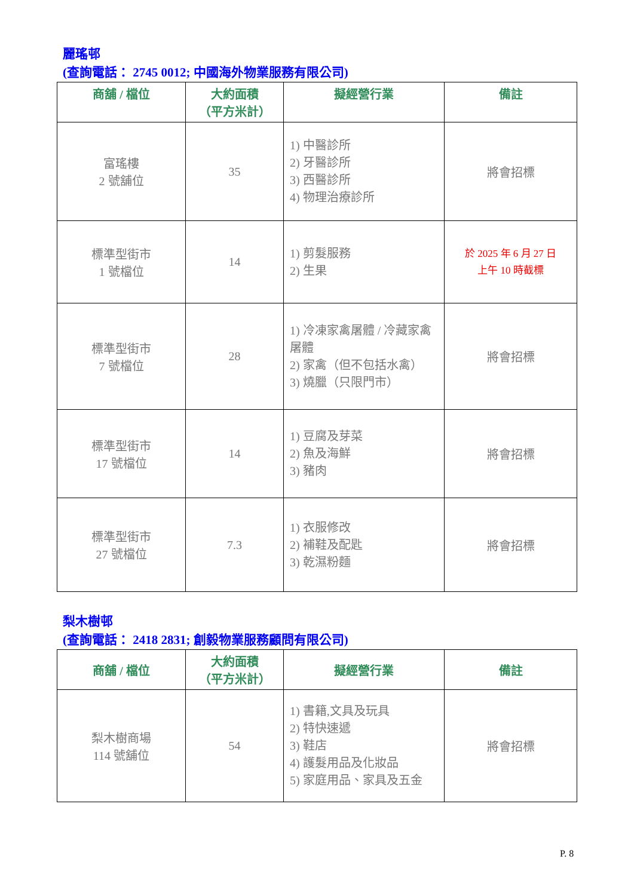麗瑤邨
(查詢電話： 2745 0012; 中國海外物業服務有限公司)
| 商舖 / 檔位 | 大約面積 （平方米計） | 擬經營行業 | 備註 |
| --- | --- | --- | --- |
| 富瑤樓 2 號舖位 | 35 | 1) 中醫診所 2) 牙醫診所 3) 西醫診所 4) 物理治療診所 | 將會招標 |
| 標準型街市 1 號檔位 | 14 | 1) 剪髮服務 2) 生果 | 於 2025 年 6 月 27 日 上午 10 時截標 |
| 標準型街市 7 號檔位 | 28 | 1) 冷凍家禽屠體 / 冷藏家禽屠體 2) 家禽（但不包括水禽） 3) 燒臘（只限門市） | 將會招標 |
| 標準型街市 17 號檔位 | 14 | 1) 豆腐及芽菜 2) 魚及海鮮 3) 豬肉 | 將會招標 |
| 標準型街市 27 號檔位 | 7.3 | 1) 衣服修改 2) 補鞋及配匙 3) 乾濕粉麵 | 將會招標 |
梨木樹邨
(查詢電話： 2418 2831; 創毅物業服務顧問有限公司)
| 商舖 / 檔位 | 大約面積 （平方米計） | 擬經營行業 | 備註 |
| --- | --- | --- | --- |
| 梨木樹商場 114 號舖位 | 54 | 1) 書籍,文具及玩具 2) 特快速遞 3) 鞋店 4) 護髮用品及化妝品 5) 家庭用品、家具及五金 | 將會招標 |
P. 8